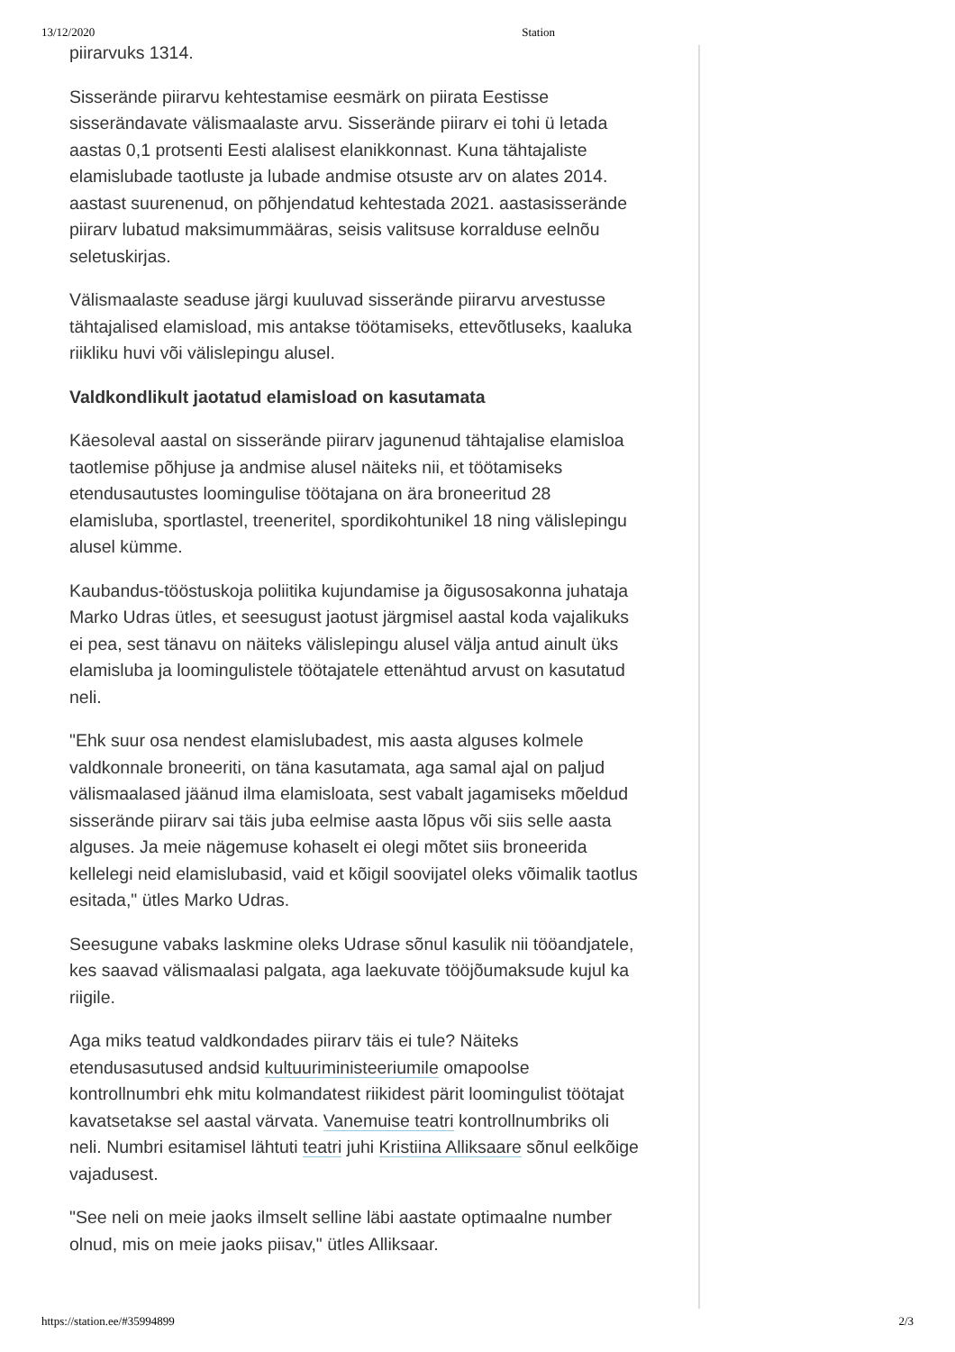13/12/2020 Station
piirarvuks 1314.
Sisserände piirarvu kehtestamise eesmärk on piirata Eestisse sisserändavate välismaalaste arvu. Sisserände piirarv ei tohi ü letada aastas 0,1 protsenti Eesti alalisest elanikkonnast. Kuna tähtajaliste elamislubade taotluste ja lubade andmise otsuste arv on alates 2014. aastast suurenenud, on põhjendatud kehtestada 2021. aastasisserände piirarv lubatud maksimummääras, seisis valitsuse korralduse eelnõu seletuskirjas.
Välismaalaste seaduse järgi kuuluvad sisserände piirarvu arvestusse tähtajalised elamisload, mis antakse töötamiseks, ettevõtluseks, kaaluka riikliku huvi või välislepingu alusel.
Valdkondlikult jaotatud elamisload on kasutamata
Käesoleval aastal on sisserände piirarv jagunenud tähtajalise elamisloa taotlemise põhjuse ja andmise alusel näiteks nii, et töötamiseks etendusautustes loomingulise töötajana on ära broneeritud 28 elamisluba, sportlastel, treeneritel, spordikohtunikel 18 ning välislepingu alusel kümme.
Kaubandus-tööstuskoja poliitika kujundamise ja õigusosakonna juhataja Marko Udras ütles, et seesugust jaotust järgmisel aastal koda vajalikuks ei pea, sest tänavu on näiteks välislepingu alusel välja antud ainult üks elamisluba ja loomingulistele töötajatele ettenähtud arvust on kasutatud neli.
"Ehk suur osa nendest elamislubadest, mis aasta alguses kolmele valdkonnale broneeriti, on täna kasutamata, aga samal ajal on paljud välismaalased jäänud ilma elamisloata, sest vabalt jagamiseks mõeldud sisserände piirarv sai täis juba eelmise aasta lõpus või siis selle aasta alguses. Ja meie nägemuse kohaselt ei olegi mõtet siis broneerida kellelegi neid elamislubasid, vaid et kõigil soovijatel oleks võimalik taotlus esitada," ütles Marko Udras.
Seesugune vabaks laskmine oleks Udrase sõnul kasulik nii tööandjatele, kes saavad välismaalasi palgata, aga laekuvate tööjõumaksude kujul ka riigile.
Aga miks teatud valdkondades piirarv täis ei tule? Näiteks etendusasutused andsid kultuuriministeeriumile omapoolse kontrollnumbri ehk mitu kolmandatest riikidest pärit loomingulist töötajat kavatsetakse sel aastal värvata. Vanemuise teatri kontrollnumbriks oli neli. Numbri esitamisel lähtuti teatri juhi Kristiina Alliksaare sõnul eelkõige vajadusest.
"See neli on meie jaoks ilmselt selline läbi aastate optimaalne number olnud, mis on meie jaoks piisav," ütles Alliksaar.
https://station.ee/#35994899 2/3